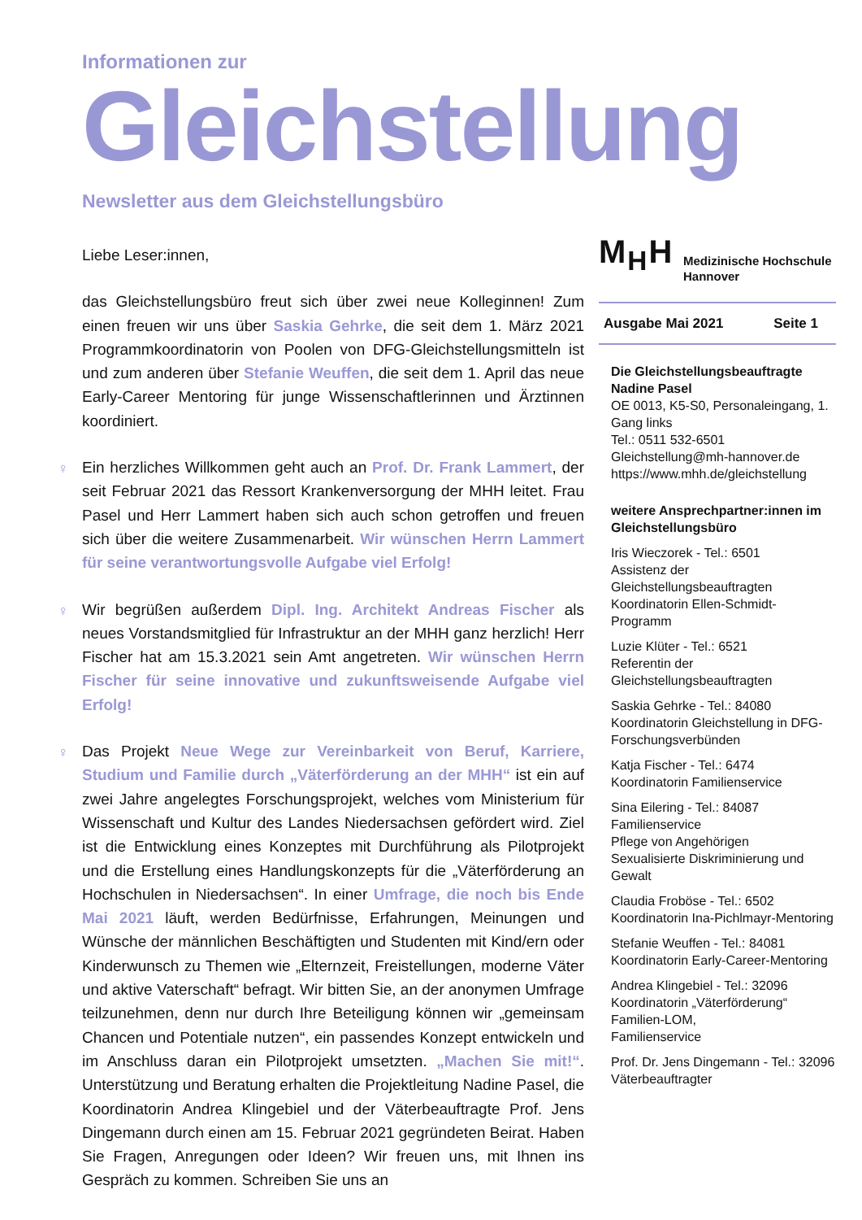Informationen zur
Gleichstellung
Newsletter aus dem Gleichstellungsbüro
Liebe Leser:innen,
das Gleichstellungsbüro freut sich über zwei neue Kolleginnen! Zum einen freuen wir uns über Saskia Gehrke, die seit dem 1. März 2021 Programmkoordinatorin von Poolen von DFG-Gleichstellungsmitteln ist und zum anderen über Stefanie Weuffen, die seit dem 1. April das neue Early-Career Mentoring für junge Wissenschaftlerinnen und Ärztinnen koordiniert.
♀ Ein herzliches Willkommen geht auch an Prof. Dr. Frank Lammert, der seit Februar 2021 das Ressort Krankenversorgung der MHH leitet. Frau Pasel und Herr Lammert haben sich auch schon getroffen und freuen sich über die weitere Zusammenarbeit. Wir wünschen Herrn Lammert für seine verantwortungsvolle Aufgabe viel Erfolg!
♀ Wir begrüßen außerdem Dipl. Ing. Architekt Andreas Fischer als neues Vorstandsmitglied für Infrastruktur an der MHH ganz herzlich! Herr Fischer hat am 15.3.2021 sein Amt angetreten. Wir wünschen Herrn Fischer für seine innovative und zukunftsweisende Aufgabe viel Erfolg!
♀ Das Projekt Neue Wege zur Vereinbarkeit von Beruf, Karriere, Studium und Familie durch „Väterförderung an der MHH“ ist ein auf zwei Jahre angelegtes Forschungsprojekt, welches vom Ministerium für Wissenschaft und Kultur des Landes Niedersachsen gefördert wird. Ziel ist die Entwicklung eines Konzeptes mit Durchführung als Pilotprojekt und die Erstellung eines Handlungskonzepts für die „Väterförderung an Hochschulen in Niedersachsen“. In einer Umfrage, die noch bis Ende Mai 2021 läuft, werden Bedürfnisse, Erfahrungen, Meinungen und Wünsche der männlichen Beschäftigten und Studenten mit Kind/ern oder Kinderwunsch zu Themen wie „Elternzeit, Freistellungen, moderne Väter und aktive Vaterschaft“ befragt. Wir bitten Sie, an der anonymen Umfrage teilzunehmen, denn nur durch Ihre Beteiligung können wir „gemeinsam Chancen und Potentiale nutzen“, ein passendes Konzept entwickeln und im Anschluss daran ein Pilotprojekt umsetzten. „Machen Sie mit!“. Unterstützung und Beratung erhalten die Projektleitung Nadine Pasel, die Koordinatorin Andrea Klingebiel und der Väterbeauftragte Prof. Jens Dingemann durch einen am 15. Februar 2021 gegründeten Beirat. Haben Sie Fragen, Anregungen oder Ideen? Wir freuen uns, mit Ihnen ins Gespräch zu kommen. Schreiben Sie uns an
M<sub>H</sub>H
Medizinische Hochschule
Hannover
Ausgabe Mai 2021 Seite 1
Die Gleichstellungsbeauftragte
Nadine Pasel
OE 0013, K5-S0, Personaleingang, 1. Gang links
Tel.: 0511 532-6501
Gleichstellung@mh-hannover.de
https://www.mhh.de/gleichstellung
weitere Ansprechpartner:innen im Gleichstellungsbüro
Iris Wieczorek - Tel.: 6501
Assistenz der Gleichstellungsbeauftragten
Koordinatorin Ellen-Schmidt-Programm
Luzie Klüter - Tel.: 6521
Referentin der Gleichstellungsbeauftragten
Saskia Gehrke - Tel.: 84080
Koordinatorin Gleichstellung in DFG-Forschungsverbünden
Katja Fischer - Tel.: 6474
Koordinatorin Familienservice
Sina Eilering - Tel.: 84087
Familienservice
Pflege von Angehörigen
Sexualisierte Diskriminierung und Gewalt
Claudia Froböse - Tel.: 6502
Koordinatorin Ina-Pichlmayr-Mentoring
Stefanie Weuffen - Tel.: 84081
Koordinatorin Early-Career-Mentoring
Andrea Klingebiel - Tel.: 32096
Koordinatorin „Väterförderung“
Familien-LOM,
Familienservice
Prof. Dr. Jens Dingemann - Tel.: 32096
Väterbeauftragter